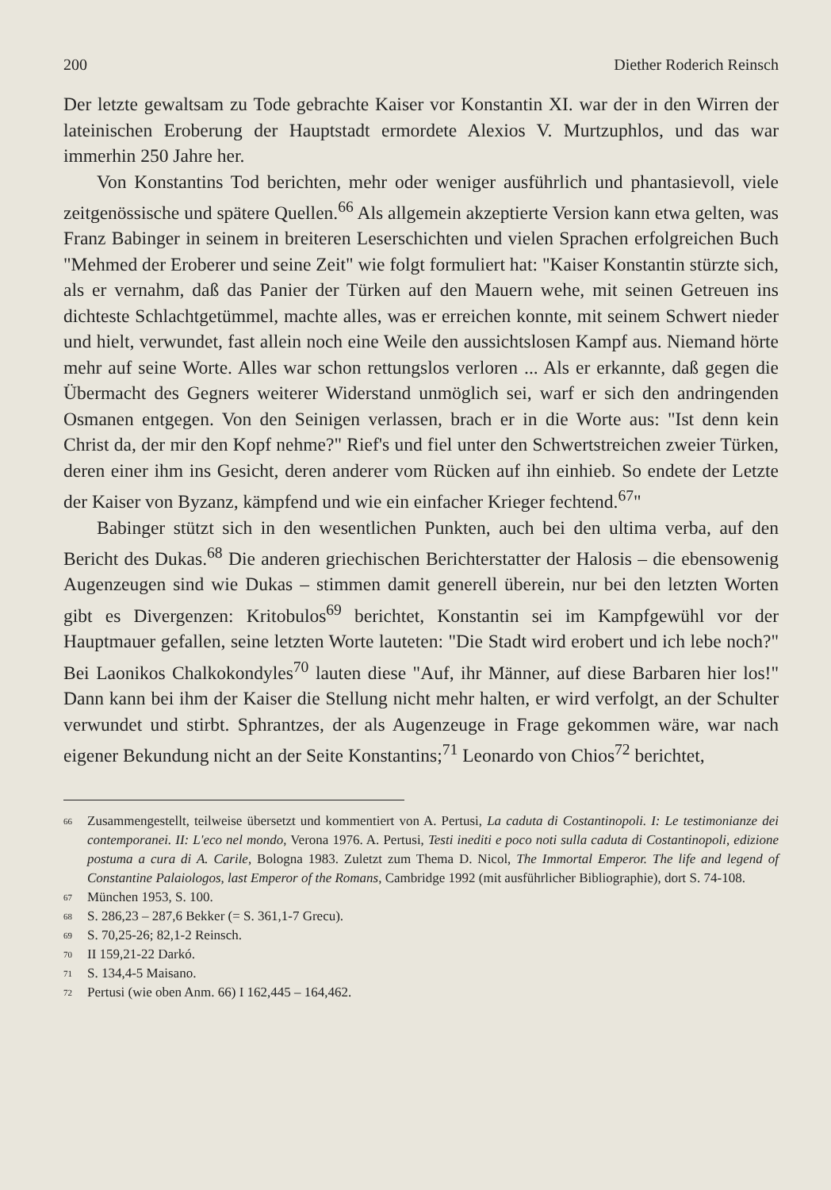200 Diether Roderich Reinsch
Der letzte gewaltsam zu Tode gebrachte Kaiser vor Konstantin XI. war der in den Wirren der lateinischen Eroberung der Hauptstadt ermordete Alexios V. Murtzuphlos, und das war immerhin 250 Jahre her.
Von Konstantins Tod berichten, mehr oder weniger ausführlich und phantasievoll, viele zeitgenössische und spätere Quellen.<sup>66</sup> Als allgemein akzeptierte Version kann etwa gelten, was Franz Babinger in seinem in breiteren Leserschichten und vielen Sprachen erfolgreichen Buch "Mehmed der Eroberer und seine Zeit" wie folgt formuliert hat: "Kaiser Konstantin stürzte sich, als er vernahm, daß das Panier der Türken auf den Mauern wehe, mit seinen Getreuen ins dichteste Schlachtgetümmel, machte alles, was er erreichen konnte, mit seinem Schwert nieder und hielt, verwundet, fast allein noch eine Weile den aussichtslosen Kampf aus. Niemand hörte mehr auf seine Worte. Alles war schon rettungslos verloren ... Als er erkannte, daß gegen die Übermacht des Gegners weiterer Widerstand unmöglich sei, warf er sich den andringenden Osmanen entgegen. Von den Seinigen verlassen, brach er in die Worte aus: "Ist denn kein Christ da, der mir den Kopf nehme?" Rief's und fiel unter den Schwertstreichen zweier Türken, deren einer ihm ins Gesicht, deren anderer vom Rücken auf ihn einhieb. So endete der Letzte der Kaiser von Byzanz, kämpfend und wie ein einfacher Krieger fechtend.<sup>67</sup>"
Babinger stützt sich in den wesentlichen Punkten, auch bei den ultima verba, auf den Bericht des Dukas.<sup>68</sup> Die anderen griechischen Berichterstatter der Halosis – die ebensowenig Augenzeugen sind wie Dukas – stimmen damit generell überein, nur bei den letzten Worten gibt es Divergenzen: Kritobulos<sup>69</sup> berichtet, Konstantin sei im Kampfgewühl vor der Hauptmauer gefallen, seine letzten Worte lauteten: "Die Stadt wird erobert und ich lebe noch?" Bei Laonikos Chalkokondyles<sup>70</sup> lauten diese "Auf, ihr Männer, auf diese Barbaren hier los!" Dann kann bei ihm der Kaiser die Stellung nicht mehr halten, er wird verfolgt, an der Schulter verwundet und stirbt. Sphrantzes, der als Augenzeuge in Frage gekommen wäre, war nach eigener Bekundung nicht an der Seite Konstantins;<sup>71</sup> Leonardo von Chios<sup>72</sup> berichtet,
66 Zusammengestellt, teilweise übersetzt und kommentiert von A. Pertusi, La caduta di Costantinopoli. I: Le testimonianze dei contemporanei. II: L'eco nel mondo, Verona 1976. A. Pertusi, Testi inediti e poco noti sulla caduta di Costantinopoli, edizione postuma a cura di A. Carile, Bologna 1983. Zuletzt zum Thema D. Nicol, The Immortal Emperor. The life and legend of Constantine Palaiologos, last Emperor of the Romans, Cambridge 1992 (mit ausführlicher Bibliographie), dort S. 74-108.
67 München 1953, S. 100.
68 S. 286,23 – 287,6 Bekker (= S. 361,1-7 Grecu).
69 S. 70,25-26; 82,1-2 Reinsch.
70 II 159,21-22 Darkó.
71 S. 134,4-5 Maisano.
72 Pertusi (wie oben Anm. 66) I 162,445 – 164,462.